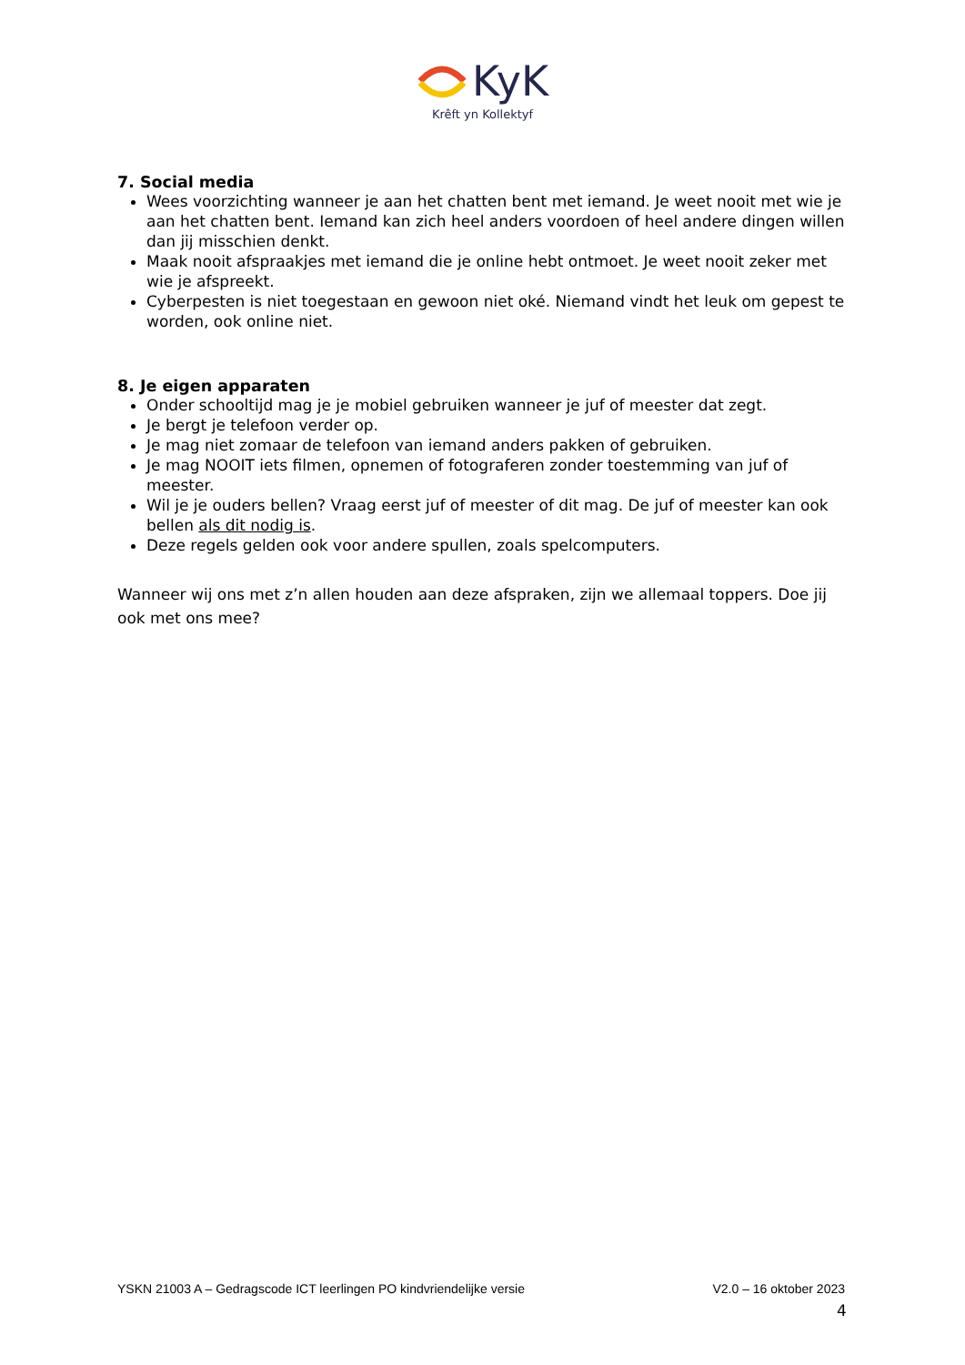KyK
Krêft yn Kollektyf
7. Social media
Wees voorzichting wanneer je aan het chatten bent met iemand. Je weet nooit met wie je aan het chatten bent. Iemand kan zich heel anders voordoen of heel andere dingen willen dan jij misschien denkt.
Maak nooit afspraakjes met iemand die je online hebt ontmoet. Je weet nooit zeker met wie je afspreekt.
Cyberpesten is niet toegestaan en gewoon niet oké. Niemand vindt het leuk om gepest te worden, ook online niet.
8. Je eigen apparaten
Onder schooltijd mag je je mobiel gebruiken wanneer je juf of meester dat zegt.
Je bergt je telefoon verder op.
Je mag niet zomaar de telefoon van iemand anders pakken of gebruiken.
Je mag NOOIT iets filmen, opnemen of fotograferen zonder toestemming van juf of meester.
Wil je je ouders bellen? Vraag eerst juf of meester of dit mag. De juf of meester kan ook bellen als dit nodig is.
Deze regels gelden ook voor andere spullen, zoals spelcomputers.
Wanneer wij ons met z’n allen houden aan deze afspraken, zijn we allemaal toppers. Doe jij ook met ons mee?
YSKN 21003 A – Gedragscode ICT leerlingen PO kindvriendelijke versie V2.0 – 16 oktober 2023
4